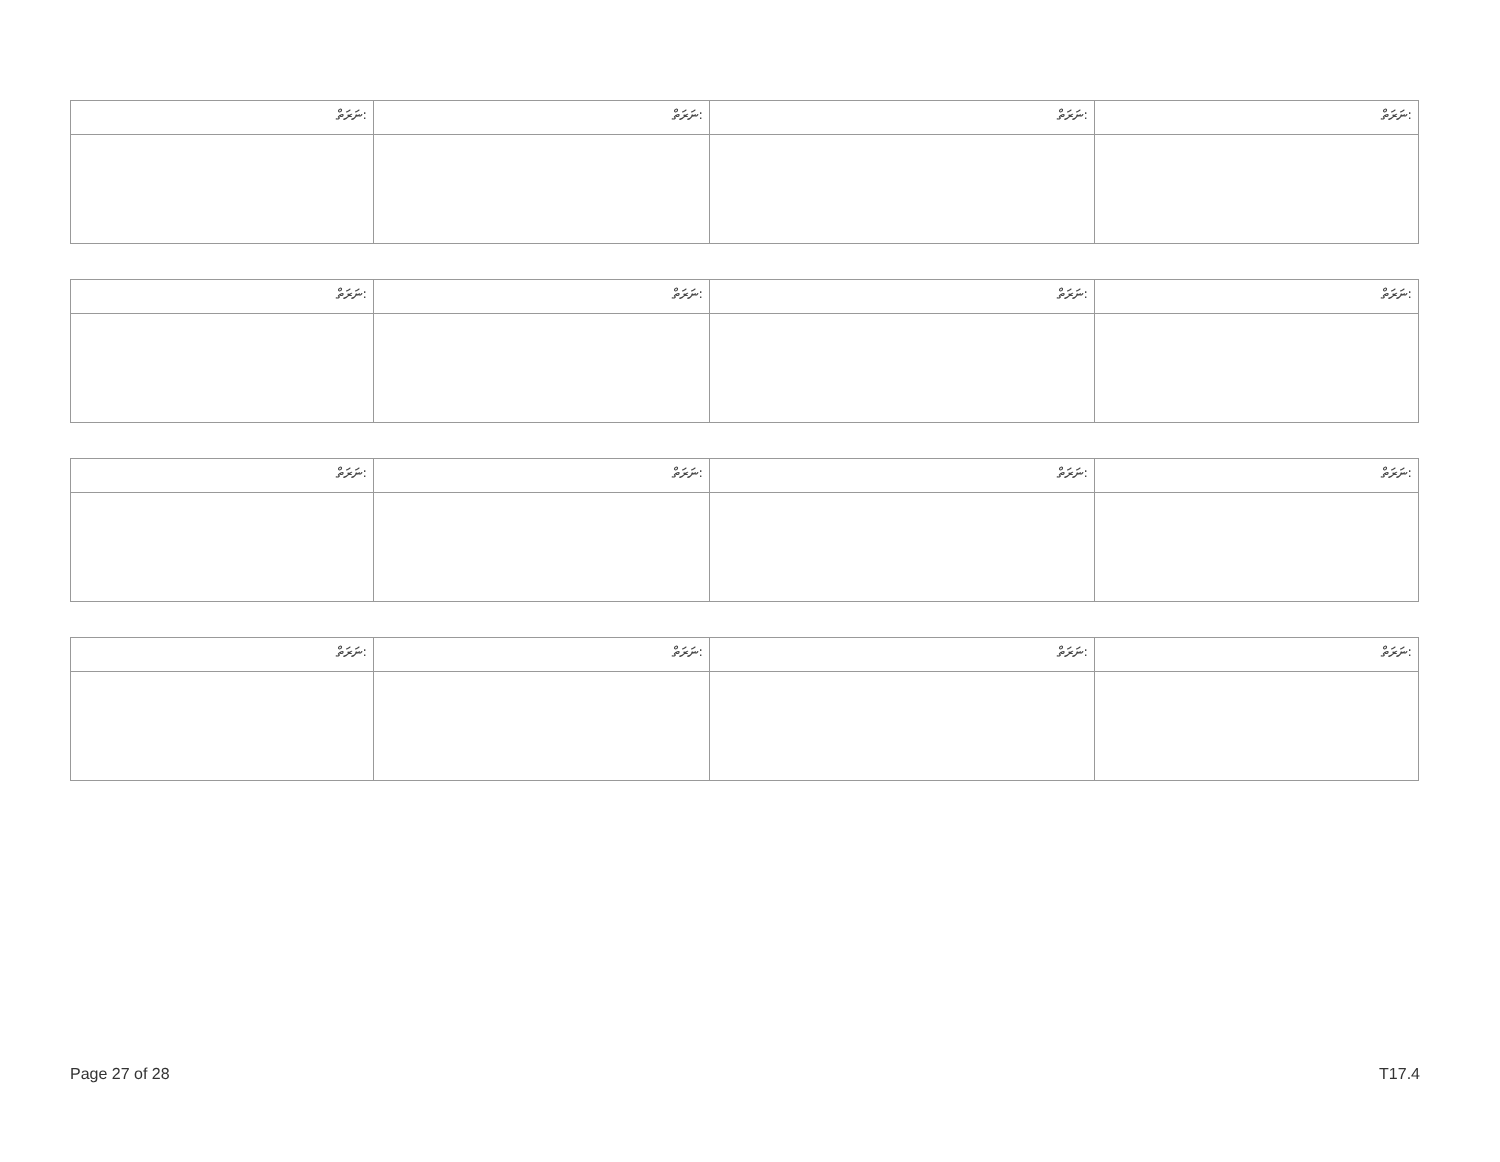| ނަރަތް: | ނަރަތް: | ނަރަތް: | ނަރަތް: |
| --- | --- | --- | --- |
| ނަރަތް: | ނަރަތް: | ނަރަތް: | ނަރަތް: |
| --- | --- | --- | --- |
| ނަރަތް: | ނަރަތް: | ނަރަތް: | ނަރަތް: |
| --- | --- | --- | --- |
| ނަރަތް: | ނަރަތް: | ނަރަތް: | ނަރަތް: |
| --- | --- | --- | --- |
Page 27 of 28 T17.4